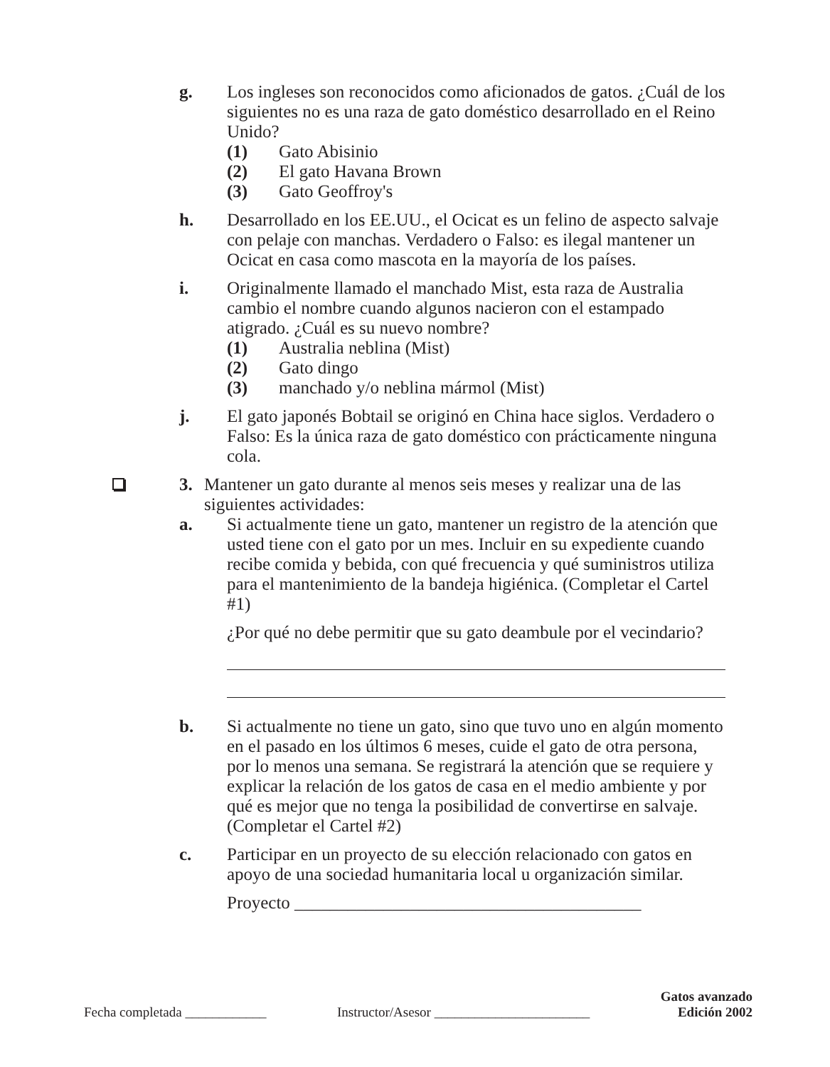g. Los ingleses son reconocidos como aficionados de gatos. ¿Cuál de los siguientes no es una raza de gato doméstico desarrollado en el Reino Unido?
(1) Gato Abisinio
(2) El gato Havana Brown
(3) Gato Geoffroy's
h. Desarrollado en los EE.UU., el Ocicat es un felino de aspecto salvaje con pelaje con manchas. Verdadero o Falso: es ilegal mantener un Ocicat en casa como mascota en la mayoría de los países.
i. Originalmente llamado el manchado Mist, esta raza de Australia cambio el nombre cuando algunos nacieron con el estampado atigrado. ¿Cuál es su nuevo nombre?
(1) Australia neblina (Mist)
(2) Gato dingo
(3) manchado y/o neblina mármol (Mist)
j. El gato japonés Bobtail se originó en China hace siglos. Verdadero o Falso: Es la única raza de gato doméstico con prácticamente ninguna cola.
3. Mantener un gato durante al menos seis meses y realizar una de las siguientes actividades:
a. Si actualmente tiene un gato, mantener un registro de la atención que usted tiene con el gato por un mes. Incluir en su expediente cuando recibe comida y bebida, con qué frecuencia y qué suministros utiliza para el mantenimiento de la bandeja higiénica. (Completar el Cartel #1)
¿Por qué no debe permitir que su gato deambule por el vecindario?
b. Si actualmente no tiene un gato, sino que tuvo uno en algún momento en el pasado en los últimos 6 meses, cuide el gato de otra persona, por lo menos una semana. Se registrará la atención que se requiere y explicar la relación de los gatos de casa en el medio ambiente y por qué es mejor que no tenga la posibilidad de convertirse en salvaje. (Completar el Cartel #2)
c. Participar en un proyecto de su elección relacionado con gatos en apoyo de una sociedad humanitaria local u organización similar.
Proyecto _______________________________________
Fecha completada ____________
Instructor/Asesor _______________________
Gatos avanzado
Edición 2002